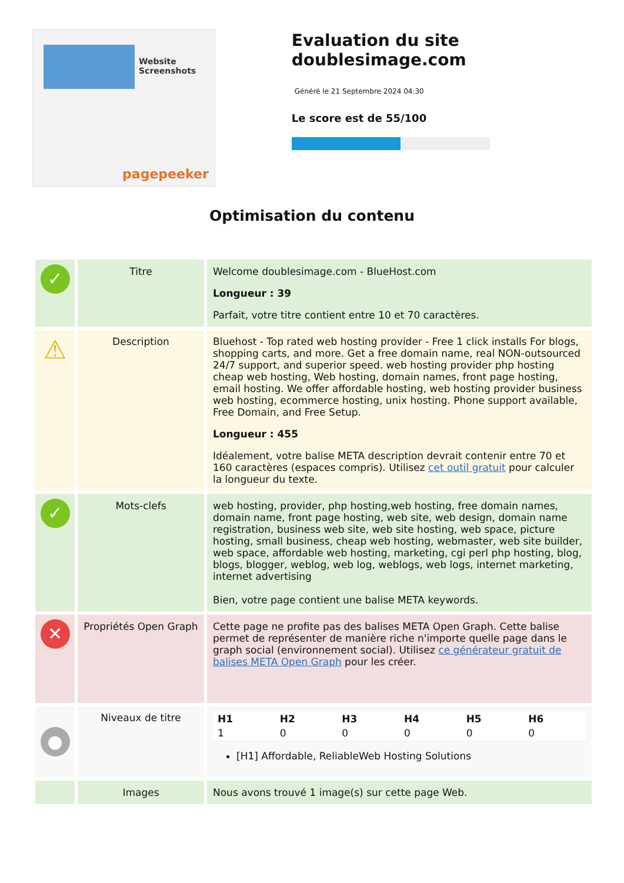Website Screenshots
pagepeeker
Evaluation du site doublesimage.com
Généré le 21 Septembre 2024 04:30
Le score est de 55/100
Optimisation du contenu
| ✓ | Titre | Welcome doublesimage.com - BlueHost.com Longueur : 39 Parfait, votre titre contient entre 10 et 70 caractères. |
| ⚠ | Description | Bluehost - Top rated web hosting provider - Free 1 click installs For blogs, shopping carts, and more. Get a free domain name, real NON-outsourced 24/7 support, and superior speed. web hosting provider php hosting cheap web hosting, Web hosting, domain names, front page hosting, email hosting. We offer affordable hosting, web hosting provider business web hosting, ecommerce hosting, unix hosting. Phone support available, Free Domain, and Free Setup. Longueur : 455 Idéalement, votre balise META description devrait contenir entre 70 et 160 caractères (espaces compris). Utilisez cet outil gratuit pour calculer la longueur du texte. |
| ✓ | Mots-clefs | web hosting, provider, php hosting,web hosting, free domain names, domain name, front page hosting, web site, web design, domain name registration, business web site, web site hosting, web space, picture hosting, small business, cheap web hosting, webmaster, web site builder, web space, affordable web hosting, marketing, cgi perl php hosting, blog, blogs, blogger, weblog, web log, weblogs, web logs, internet marketing, internet advertising Bien, votre page contient une balise META keywords. |
| ✕ | Propriétés Open Graph | Cette page ne profite pas des balises META Open Graph. Cette balise permet de représenter de manière riche n'importe quelle page dans le graph social (environnement social). Utilisez ce générateur gratuit de balises META Open Graph pour les créer. |
| ● | Niveaux de titre | / H1 / H2 / H3 / H4 / H5 / H6 / / --- / --- / --- / --- / --- / --- / / 1 / 0 / 0 / 0 / 0 / 0 / [H1] Affordable, ReliableWeb Hosting Solutions |
| | Images | Nous avons trouvé 1 image(s) sur cette page Web. |